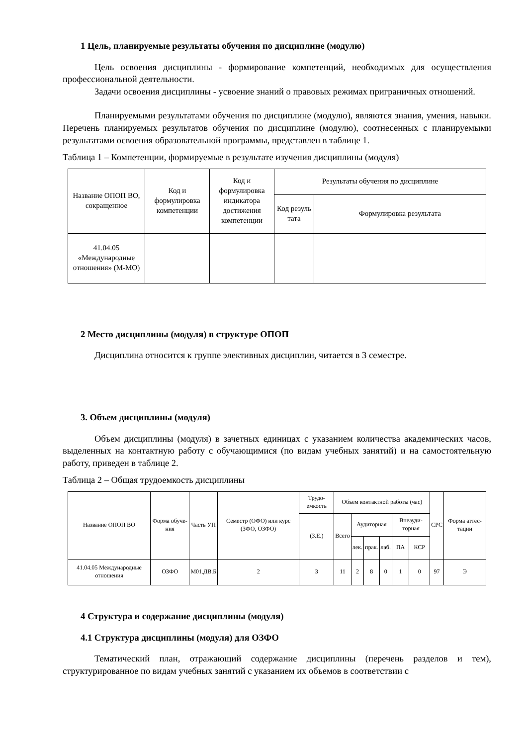1 Цель, планируемые результаты обучения по дисциплине (модулю)
Цель освоения дисциплины - формирование компетенций, необходимых для осуществления профессиональной деятельности.
Задачи освоения дисциплины - усвоение знаний о правовых режимах приграничных отношений.
Планируемыми результатами обучения по дисциплине (модулю), являются знания, умения, навыки. Перечень планируемых результатов обучения по дисциплине (модулю), соотнесенных с планируемыми результатами освоения образовательной программы, представлен в таблице 1.
Таблица 1 – Компетенции, формируемые в результате изучения дисциплины (модуля)
| Название ОПОП ВО, сокращенное | Код и формулировка компетенции | Код и формулировка индикатора достижения компетенции | Результаты обучения по дисциплине | |
| --- | --- | --- | --- | --- |
| | | | Код резуль тата | Формулировка результата |
| 41.04.05 «Международные отношения» (М-МО) | | | | |
2 Место дисциплины (модуля) в структуре ОПОП
Дисциплина относится к группе элективных дисциплин, читается в 3 семестре.
3. Объем дисциплины (модуля)
Объем дисциплины (модуля) в зачетных единицах с указанием количества академических часов, выделенных на контактную работу с обучающимися (по видам учебных занятий) и на самостоятельную работу, приведен в таблице 2.
Таблица 2 – Общая трудоемкость дисциплины
| Название ОПОП ВО | Форма обуче-ния | Часть УП | Семестр (ОФО) или курс (ЗФО, ОЗФО) | Трудо-емкость | Объем контактной работы (час) | | | | | | СРС | Форма аттес-тации |
| --- | --- | --- | --- | --- | --- | --- | --- | --- | --- | --- | --- | --- |
| | | | | (З.Е.) | Всего | Аудиторная | | | Внеауди-торная | | | |
| | | | | | | лек. | прак. | лаб. | ПА | КСР | | |
| 41.04.05 Международные отношения | ОЗФО | М01.ДВ.Б | 2 | 3 | 11 | 2 | 8 | 0 | 1 | 0 | 97 | Э |
4 Структура и содержание дисциплины (модуля)
4.1 Структура дисциплины (модуля) для ОЗФО
Тематический план, отражающий содержание дисциплины (перечень разделов и тем), структурированное по видам учебных занятий с указанием их объемов в соответствии с